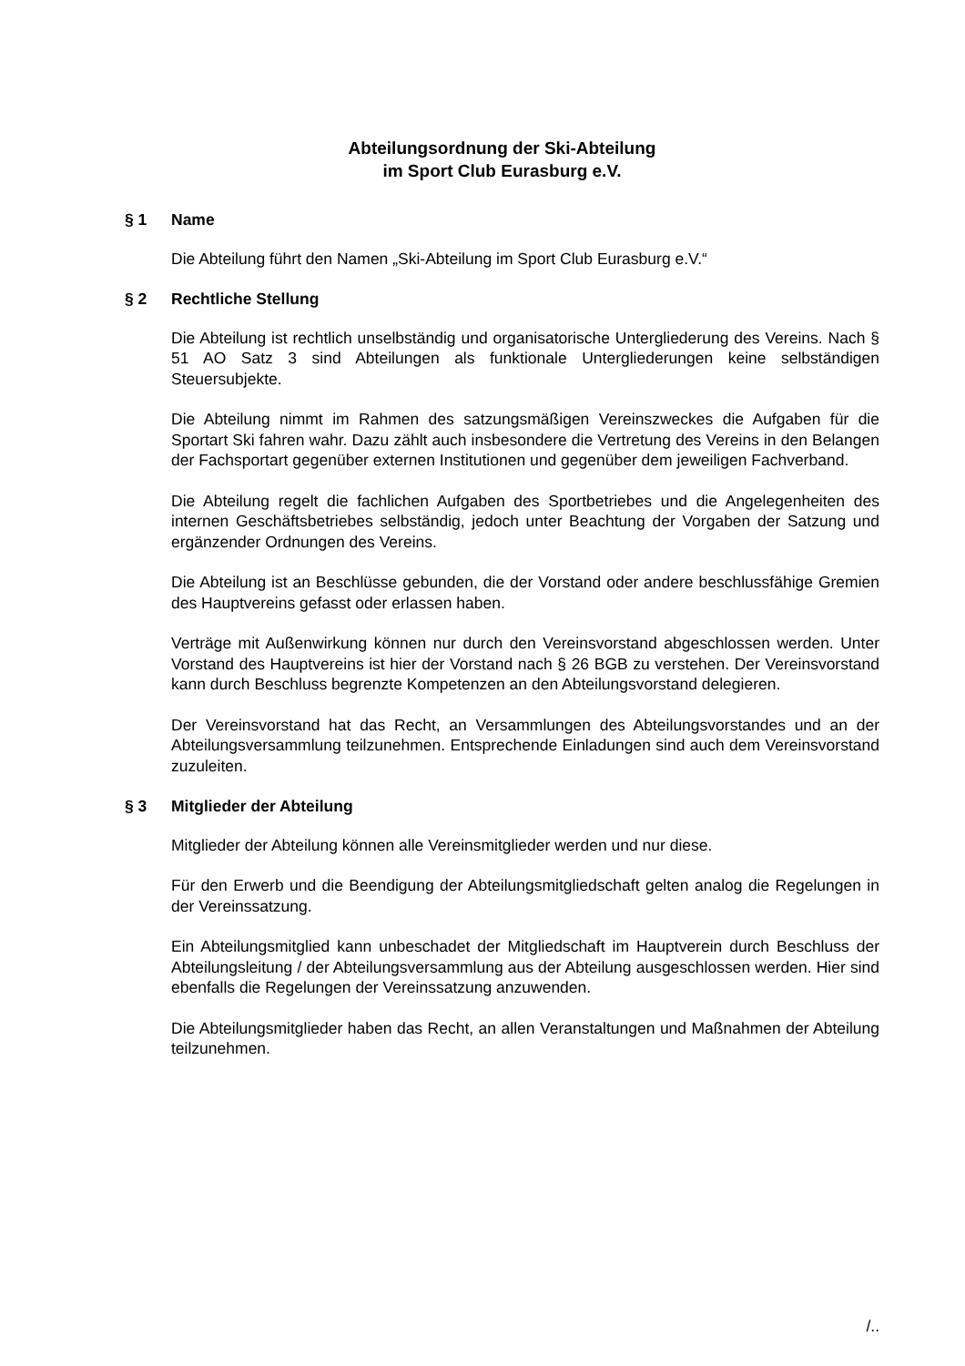Abteilungsordnung der Ski-Abteilung
im Sport Club Eurasburg e.V.
§ 1 Name
Die Abteilung führt den Namen „Ski-Abteilung im Sport Club Eurasburg e.V.“
§ 2 Rechtliche Stellung
Die Abteilung ist rechtlich unselbständig und organisatorische Untergliederung des Vereins. Nach § 51 AO Satz 3 sind Abteilungen als funktionale Untergliederungen keine selbständigen Steuersubjekte.
Die Abteilung nimmt im Rahmen des satzungsmäßigen Vereinszweckes die Aufgaben für die Sportart Ski fahren wahr. Dazu zählt auch insbesondere die Vertretung des Vereins in den Belangen der Fachsportart gegenüber externen Institutionen und gegenüber dem jeweiligen Fachverband.
Die Abteilung regelt die fachlichen Aufgaben des Sportbetriebes und die Angelegenheiten des internen Geschäftsbetriebes selbständig, jedoch unter Beachtung der Vorgaben der Satzung und ergänzender Ordnungen des Vereins.
Die Abteilung ist an Beschlüsse gebunden, die der Vorstand oder andere beschlussfähige Gremien des Hauptvereins gefasst oder erlassen haben.
Verträge mit Außenwirkung können nur durch den Vereinsvorstand abgeschlossen werden. Unter Vorstand des Hauptvereins ist hier der Vorstand nach § 26 BGB zu verstehen. Der Vereinsvorstand kann durch Beschluss begrenzte Kompetenzen an den Abteilungsvorstand delegieren.
Der Vereinsvorstand hat das Recht, an Versammlungen des Abteilungsvorstandes und an der Abteilungsversammlung teilzunehmen. Entsprechende Einladungen sind auch dem Vereinsvorstand zuzuleiten.
§ 3 Mitglieder der Abteilung
Mitglieder der Abteilung können alle Vereinsmitglieder werden und nur diese.
Für den Erwerb und die Beendigung der Abteilungsmitgliedschaft gelten analog die Regelungen in der Vereinssatzung.
Ein Abteilungsmitglied kann unbeschadet der Mitgliedschaft im Hauptverein durch Beschluss der Abteilungsleitung / der Abteilungsversammlung aus der Abteilung ausgeschlossen werden. Hier sind ebenfalls die Regelungen der Vereinssatzung anzuwenden.
Die Abteilungsmitglieder haben das Recht, an allen Veranstaltungen und Maßnahmen der Abteilung teilzunehmen.
/..